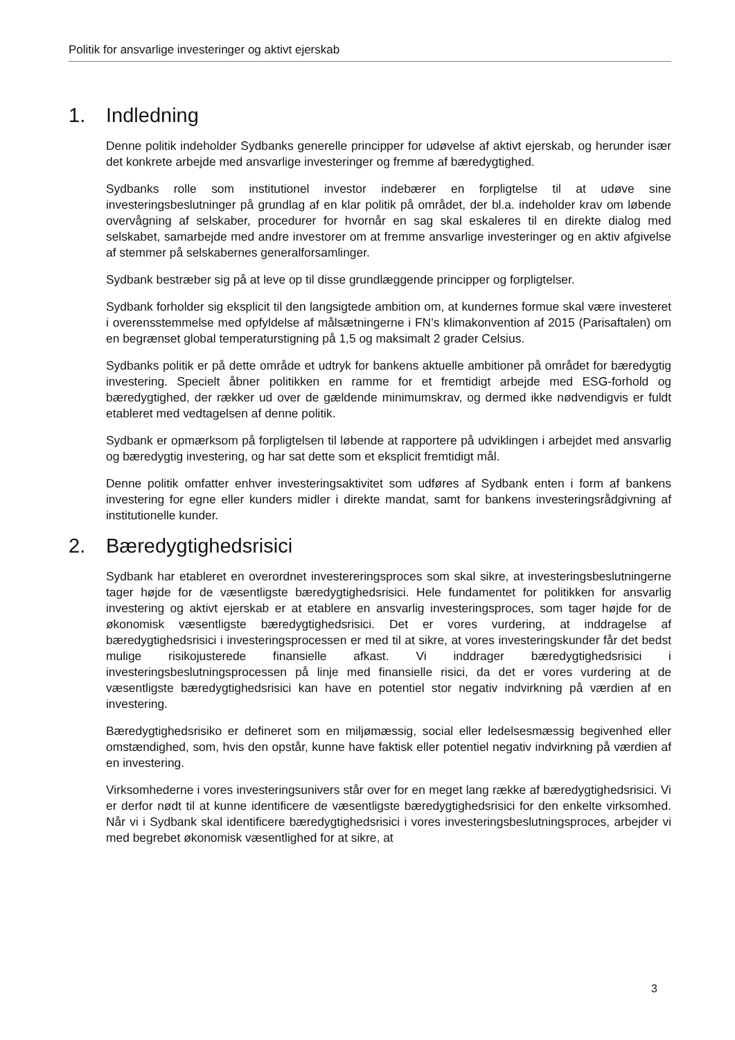Politik for ansvarlige investeringer og aktivt ejerskab
1. Indledning
Denne politik indeholder Sydbanks generelle principper for udøvelse af aktivt ejerskab, og herunder især det konkrete arbejde med ansvarlige investeringer og fremme af bæredygtighed.
Sydbanks rolle som institutionel investor indebærer en forpligtelse til at udøve sine investeringsbeslutninger på grundlag af en klar politik på området, der bl.a. indeholder krav om løbende overvågning af selskaber, procedurer for hvornår en sag skal eskaleres til en direkte dialog med selskabet, samarbejde med andre investorer om at fremme ansvarlige investeringer og en aktiv afgivelse af stemmer på selskabernes generalforsamlinger.
Sydbank bestræber sig på at leve op til disse grundlæggende principper og forpligtelser.
Sydbank forholder sig eksplicit til den langsigtede ambition om, at kundernes formue skal være investeret i overensstemmelse med opfyldelse af målsætningerne i FN’s klimakonvention af 2015 (Parisaftalen) om en begrænset global temperaturstigning på 1,5 og maksimalt 2 grader Celsius.
Sydbanks politik er på dette område et udtryk for bankens aktuelle ambitioner på området for bæredygtig investering. Specielt åbner politikken en ramme for et fremtidigt arbejde med ESG-forhold og bæredygtighed, der rækker ud over de gældende minimumskrav, og dermed ikke nødvendigvis er fuldt etableret med vedtagelsen af denne politik.
Sydbank er opmærksom på forpligtelsen til løbende at rapportere på udviklingen i arbejdet med ansvarlig og bæredygtig investering, og har sat dette som et eksplicit fremtidigt mål.
Denne politik omfatter enhver investeringsaktivitet som udføres af Sydbank enten i form af bankens investering for egne eller kunders midler i direkte mandat, samt for bankens investeringsrådgivning af institutionelle kunder.
2. Bæredygtighedsrisici
Sydbank har etableret en overordnet investereringsproces som skal sikre, at investeringsbeslutningerne tager højde for de væsentligste bæredygtighedsrisici. Hele fundamentet for politikken for ansvarlig investering og aktivt ejerskab er at etablere en ansvarlig investeringsproces, som tager højde for de økonomisk væsentligste bæredygtighedsrisici. Det er vores vurdering, at inddragelse af bæredygtighedsrisici i investeringsprocessen er med til at sikre, at vores investeringskunder får det bedst mulige risikojusterede finansielle afkast. Vi inddrager bæredygtighedsrisici i investeringsbeslutningsprocessen på linje med finansielle risici, da det er vores vurdering at de væsentligste bæredygtighedsrisici kan have en potentiel stor negativ indvirkning på værdien af en investering.
Bæredygtighedsrisiko er defineret som en miljømæssig, social eller ledelsesmæssig begivenhed eller omstændighed, som, hvis den opstår, kunne have faktisk eller potentiel negativ indvirkning på værdien af en investering.
Virksomhederne i vores investeringsunivers står over for en meget lang række af bæredygtighedsrisici. Vi er derfor nødt til at kunne identificere de væsentligste bæredygtighedsrisici for den enkelte virksomhed. Når vi i Sydbank skal identificere bæredygtighedsrisici i vores investeringsbeslutningsproces, arbejder vi med begrebet økonomisk væsentlighed for at sikre, at
3